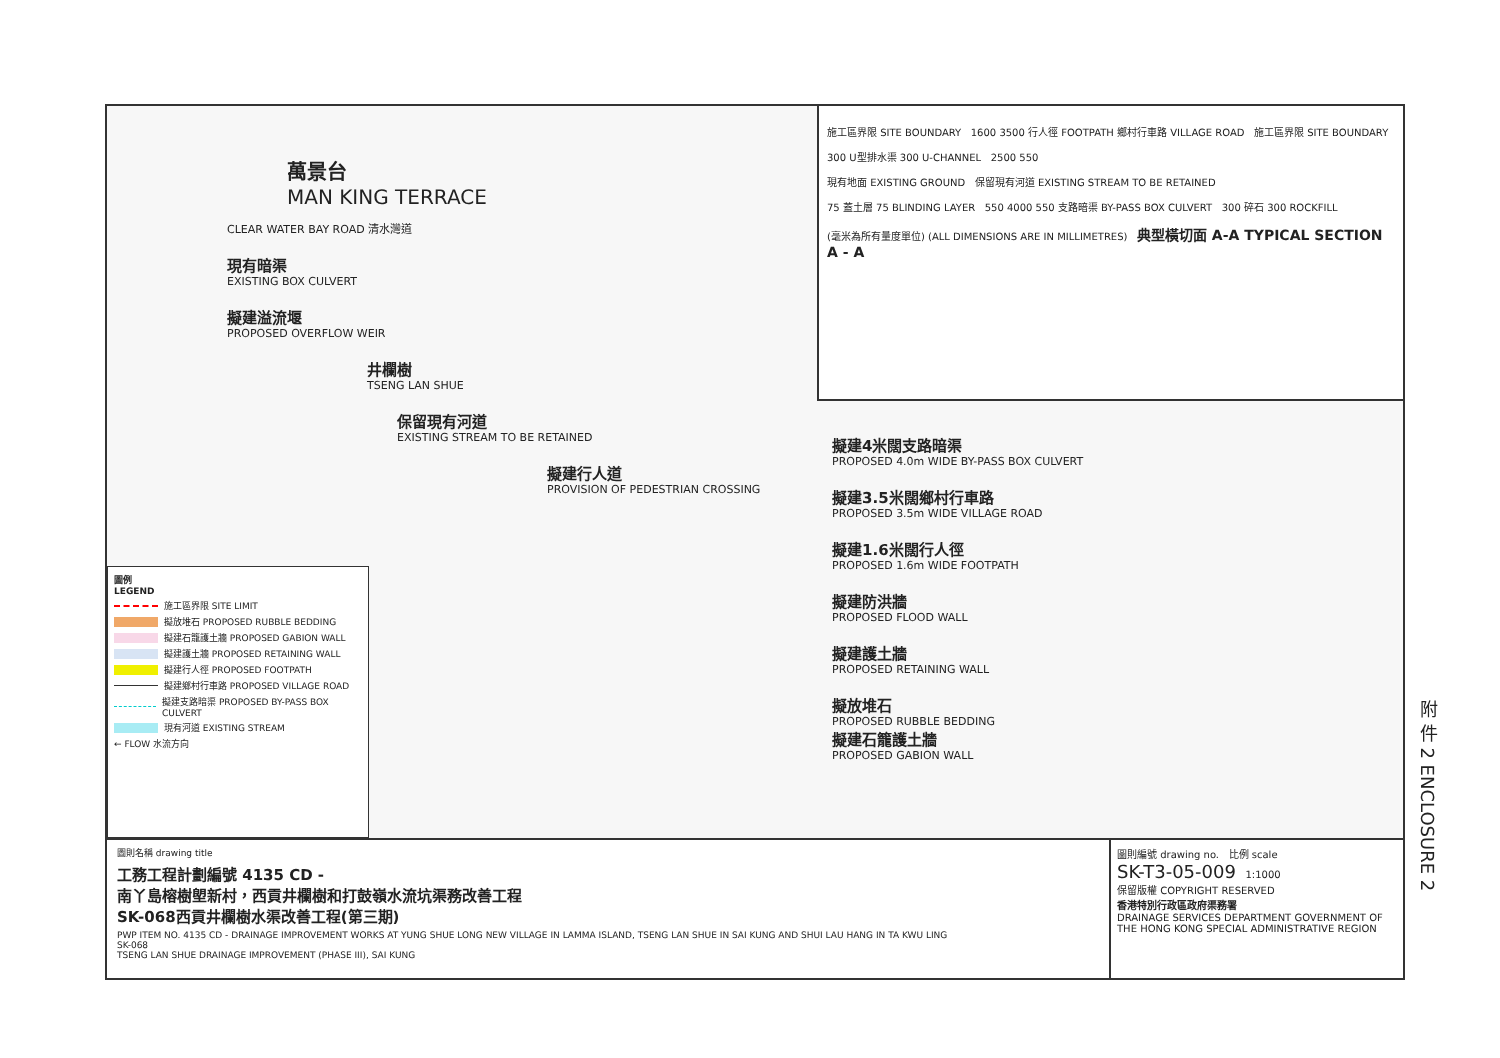萬景台
MAN KING TERRACE
CLEAR WATER BAY ROAD 清水灣道
現有暗渠
EXISTING BOX CULVERT
擬建溢流堰
PROPOSED OVERFLOW WEIR
井欄樹
TSENG LAN SHUE
保留現有河道
EXISTING STREAM TO BE RETAINED
擬建行人道
PROVISION OF PEDESTRIAN CROSSING
圖例
LEGEND
施工區界限 SITE LIMIT
擬放堆石 PROPOSED RUBBLE BEDDING
擬建石籠護土牆 PROPOSED GABION WALL
擬建護土牆 PROPOSED RETAINING WALL
擬建行人徑 PROPOSED FOOTPATH
擬建鄉村行車路 PROPOSED VILLAGE ROAD
擬建支路暗渠 PROPOSED BY-PASS BOX CULVERT
現有河道 EXISTING STREAM
← FLOW 水流方向
施工區界限 SITE BOUNDARY 1600 3500 行人徑 FOOTPATH 鄉村行車路 VILLAGE ROAD 施工區界限 SITE BOUNDARY
300 U型排水渠 300 U-CHANNEL 2500 550
現有地面 EXISTING GROUND 保留現有河道 EXISTING STREAM TO BE RETAINED
75 蓋土層 75 BLINDING LAYER 550 4000 550 支路暗渠 BY-PASS BOX CULVERT 300 碎石 300 ROCKFILL
(毫米為所有量度單位) (ALL DIMENSIONS ARE IN MILLIMETRES) 典型橫切面 A-A TYPICAL SECTION A - A
擬建4米闊支路暗渠
PROPOSED 4.0m WIDE BY-PASS BOX CULVERT
擬建3.5米闊鄉村行車路
PROPOSED 3.5m WIDE VILLAGE ROAD
擬建1.6米闊行人徑
PROPOSED 1.6m WIDE FOOTPATH
擬建防洪牆
PROPOSED FLOOD WALL
擬建護土牆
PROPOSED RETAINING WALL
擬放堆石
PROPOSED RUBBLE BEDDING
擬建石籠護土牆
PROPOSED GABION WALL
圖則名稱 drawing title
工務工程計劃編號 4135 CD -
南丫島榕樹塱新村，西貢井欄樹和打鼓嶺水流坑渠務改善工程
SK-068西貢井欄樹水渠改善工程(第三期)
PWP ITEM NO. 4135 CD - DRAINAGE IMPROVEMENT WORKS AT YUNG SHUE LONG NEW VILLAGE IN LAMMA ISLAND, TSENG LAN SHUE IN SAI KUNG AND SHUI LAU HANG IN TA KWU LING
SK-068
TSENG LAN SHUE DRAINAGE IMPROVEMENT (PHASE III), SAI KUNG
圖則編號 drawing no. 比例 scale
SK-T3-05-009 1:1000
保留版權 COPYRIGHT RESERVED
香港特別行政區政府渠務署
DRAINAGE SERVICES DEPARTMENT GOVERNMENT OF THE HONG KONG SPECIAL ADMINISTRATIVE REGION
附 件 2 ENCLOSURE 2